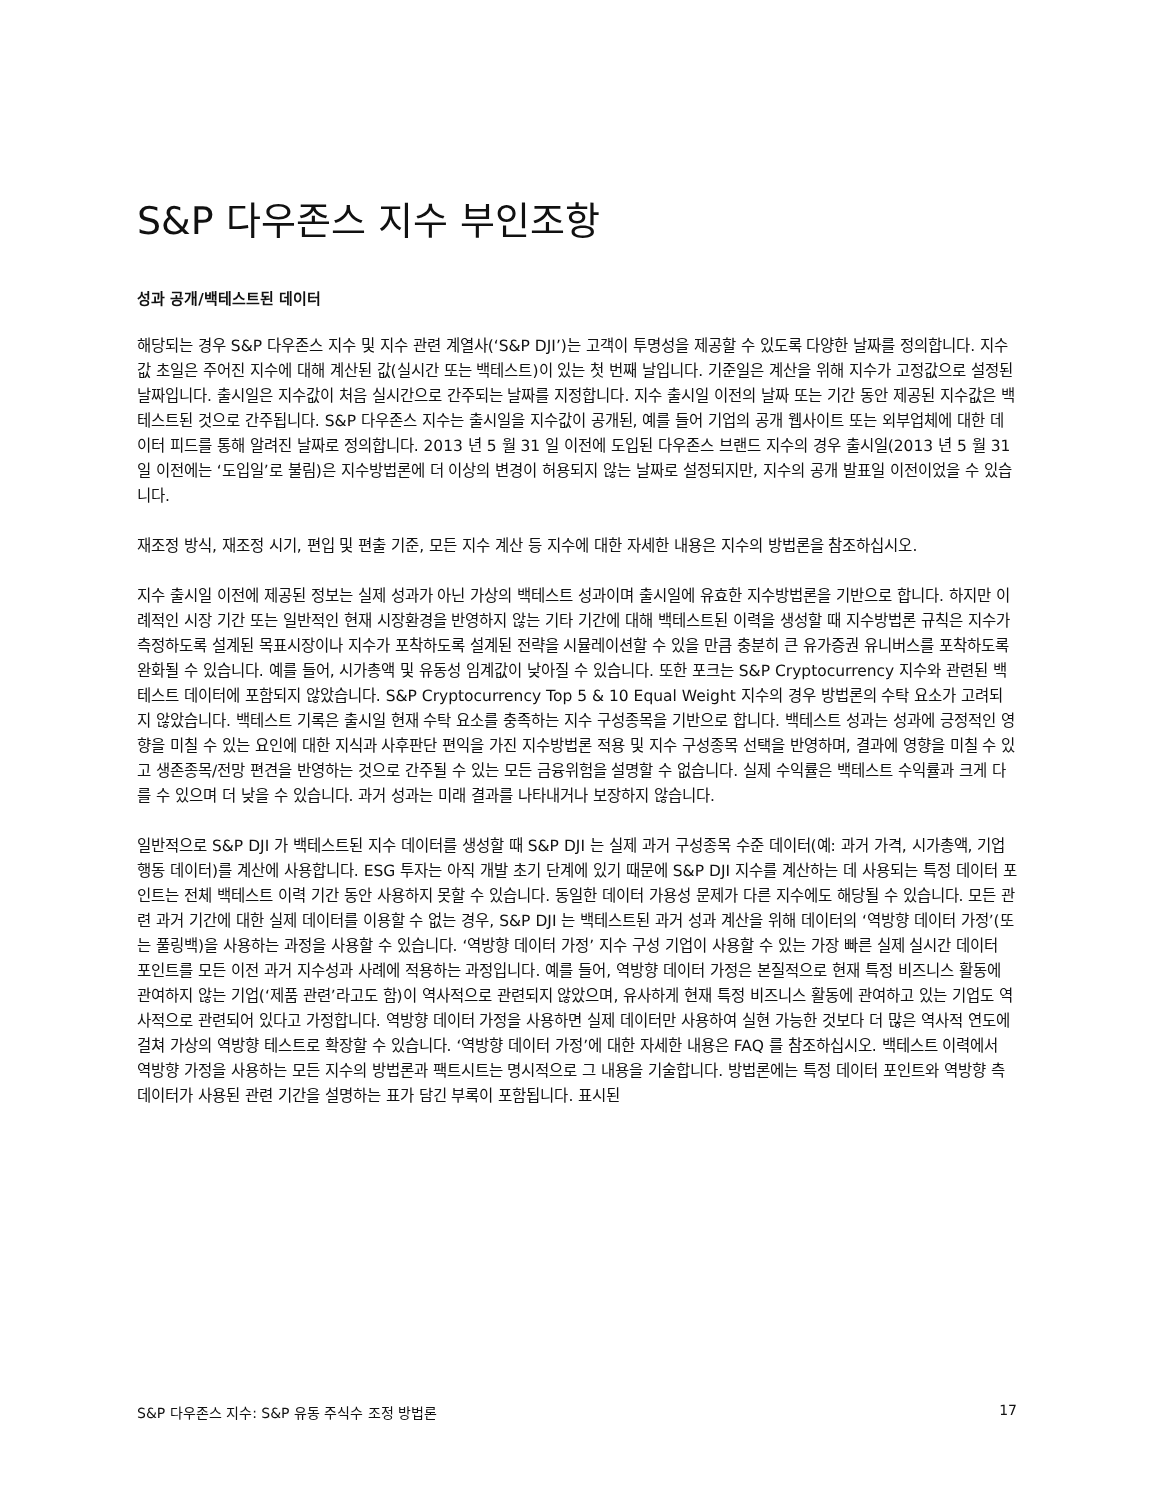S&P 다우존스 지수 부인조항
성과 공개/백테스트된 데이터
해당되는 경우 S&P 다우존스 지수 및 지수 관련 계열사(‘S&P DJI’)는 고객이 투명성을 제공할 수 있도록 다양한 날짜를 정의합니다. 지수값 초일은 주어진 지수에 대해 계산된 값(실시간 또는 백테스트)이 있는 첫 번째 날입니다. 기준일은 계산을 위해 지수가 고정값으로 설정된 날짜입니다. 출시일은 지수값이 처음 실시간으로 간주되는 날짜를 지정합니다. 지수 출시일 이전의 날짜 또는 기간 동안 제공된 지수값은 백테스트된 것으로 간주됩니다. S&P 다우존스 지수는 출시일을 지수값이 공개된, 예를 들어 기업의 공개 웹사이트 또는 외부업체에 대한 데이터 피드를 통해 알려진 날짜로 정의합니다. 2013 년 5 월 31 일 이전에 도입된 다우존스 브랜드 지수의 경우 출시일(2013 년 5 월 31 일 이전에는 ‘도입일’로 불림)은 지수방법론에 더 이상의 변경이 허용되지 않는 날짜로 설정되지만, 지수의 공개 발표일 이전이었을 수 있습니다.
재조정 방식, 재조정 시기, 편입 및 편출 기준, 모든 지수 계산 등 지수에 대한 자세한 내용은 지수의 방법론을 참조하십시오.
지수 출시일 이전에 제공된 정보는 실제 성과가 아닌 가상의 백테스트 성과이며 출시일에 유효한 지수방법론을 기반으로 합니다. 하지만 이례적인 시장 기간 또는 일반적인 현재 시장환경을 반영하지 않는 기타 기간에 대해 백테스트된 이력을 생성할 때 지수방법론 규칙은 지수가 측정하도록 설계된 목표시장이나 지수가 포착하도록 설계된 전략을 시뮬레이션할 수 있을 만큼 충분히 큰 유가증권 유니버스를 포착하도록 완화될 수 있습니다. 예를 들어, 시가총액 및 유동성 임계값이 낮아질 수 있습니다. 또한 포크는 S&P Cryptocurrency 지수와 관련된 백테스트 데이터에 포함되지 않았습니다. S&P Cryptocurrency Top 5 & 10 Equal Weight 지수의 경우 방법론의 수탁 요소가 고려되지 않았습니다. 백테스트 기록은 출시일 현재 수탁 요소를 충족하는 지수 구성종목을 기반으로 합니다. 백테스트 성과는 성과에 긍정적인 영향을 미칠 수 있는 요인에 대한 지식과 사후판단 편익을 가진 지수방법론 적용 및 지수 구성종목 선택을 반영하며, 결과에 영향을 미칠 수 있고 생존종목/전망 편견을 반영하는 것으로 간주될 수 있는 모든 금융위험을 설명할 수 없습니다. 실제 수익률은 백테스트 수익률과 크게 다를 수 있으며 더 낮을 수 있습니다. 과거 성과는 미래 결과를 나타내거나 보장하지 않습니다.
일반적으로 S&P DJI 가 백테스트된 지수 데이터를 생성할 때 S&P DJI 는 실제 과거 구성종목 수준 데이터(예: 과거 가격, 시가총액, 기업행동 데이터)를 계산에 사용합니다. ESG 투자는 아직 개발 초기 단계에 있기 때문에 S&P DJI 지수를 계산하는 데 사용되는 특정 데이터 포인트는 전체 백테스트 이력 기간 동안 사용하지 못할 수 있습니다. 동일한 데이터 가용성 문제가 다른 지수에도 해당될 수 있습니다. 모든 관련 과거 기간에 대한 실제 데이터를 이용할 수 없는 경우, S&P DJI 는 백테스트된 과거 성과 계산을 위해 데이터의 ‘역방향 데이터 가정’(또는 풀링백)을 사용하는 과정을 사용할 수 있습니다. ‘역방향 데이터 가정’ 지수 구성 기업이 사용할 수 있는 가장 빠른 실제 실시간 데이터 포인트를 모든 이전 과거 지수성과 사례에 적용하는 과정입니다. 예를 들어, 역방향 데이터 가정은 본질적으로 현재 특정 비즈니스 활동에 관여하지 않는 기업(‘제품 관련’라고도 함)이 역사적으로 관련되지 않았으며, 유사하게 현재 특정 비즈니스 활동에 관여하고 있는 기업도 역사적으로 관련되어 있다고 가정합니다. 역방향 데이터 가정을 사용하면 실제 데이터만 사용하여 실현 가능한 것보다 더 많은 역사적 연도에 걸쳐 가상의 역방향 테스트로 확장할 수 있습니다. ‘역방향 데이터 가정’에 대한 자세한 내용은 FAQ 를 참조하십시오. 백테스트 이력에서 역방향 가정을 사용하는 모든 지수의 방법론과 팩트시트는 명시적으로 그 내용을 기술합니다. 방법론에는 특정 데이터 포인트와 역방향 측 데이터가 사용된 관련 기간을 설명하는 표가 담긴 부록이 포함됩니다. 표시된
S&P 다우존스 지수: S&P 유동 주식수 조정 방법론 17